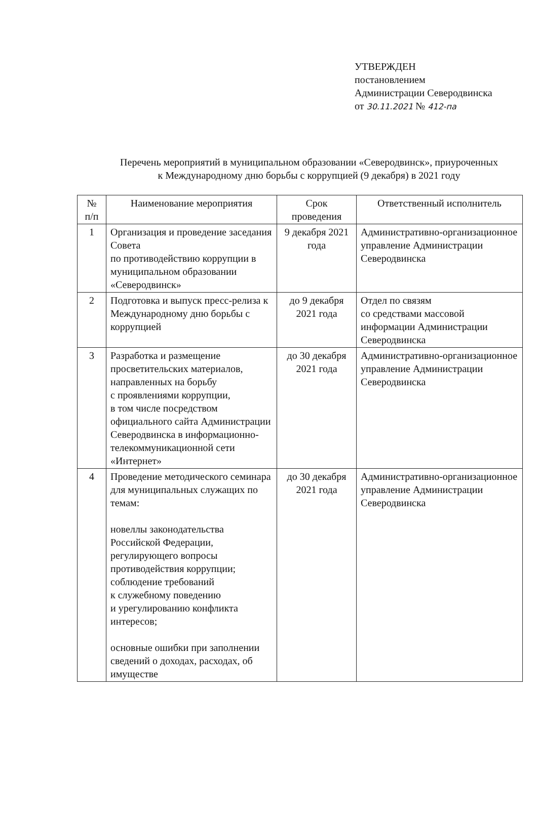УТВЕРЖДЕН
постановлением
Администрации Северодвинска
от 30.11.2021 № 412-па
Перечень мероприятий в муниципальном образовании «Северодвинск», приуроченных к Международному дню борьбы с коррупцией (9 декабря) в 2021 году
| № п/п | Наименование мероприятия | Срок проведения | Ответственный исполнитель |
| --- | --- | --- | --- |
| 1 | Организация и проведение заседания Совета по противодействию коррупции в муниципальном образовании «Северодвинск» | 9 декабря 2021 года | Административно-организационное управление Администрации Северодвинска |
| 2 | Подготовка и выпуск пресс-релиза к Международному дню борьбы с коррупцией | до 9 декабря 2021 года | Отдел по связям со средствами массовой информации Администрации Северодвинска |
| 3 | Разработка и размещение просветительских материалов, направленных на борьбу с проявлениями коррупции, в том числе посредством официального сайта Администрации Северодвинска в информационно-телекоммуникационной сети «Интернет» | до 30 декабря 2021 года | Административно-организационное управление Администрации Северодвинска |
| 4 | Проведение методического семинара для муниципальных служащих по темам: новеллы законодательства Российской Федерации, регулирующего вопросы противодействия коррупции; соблюдение требований к служебному поведению и урегулированию конфликта интересов; основные ошибки при заполнении сведений о доходах, расходах, об имуществе | до 30 декабря 2021 года | Административно-организационное управление Администрации Северодвинска |